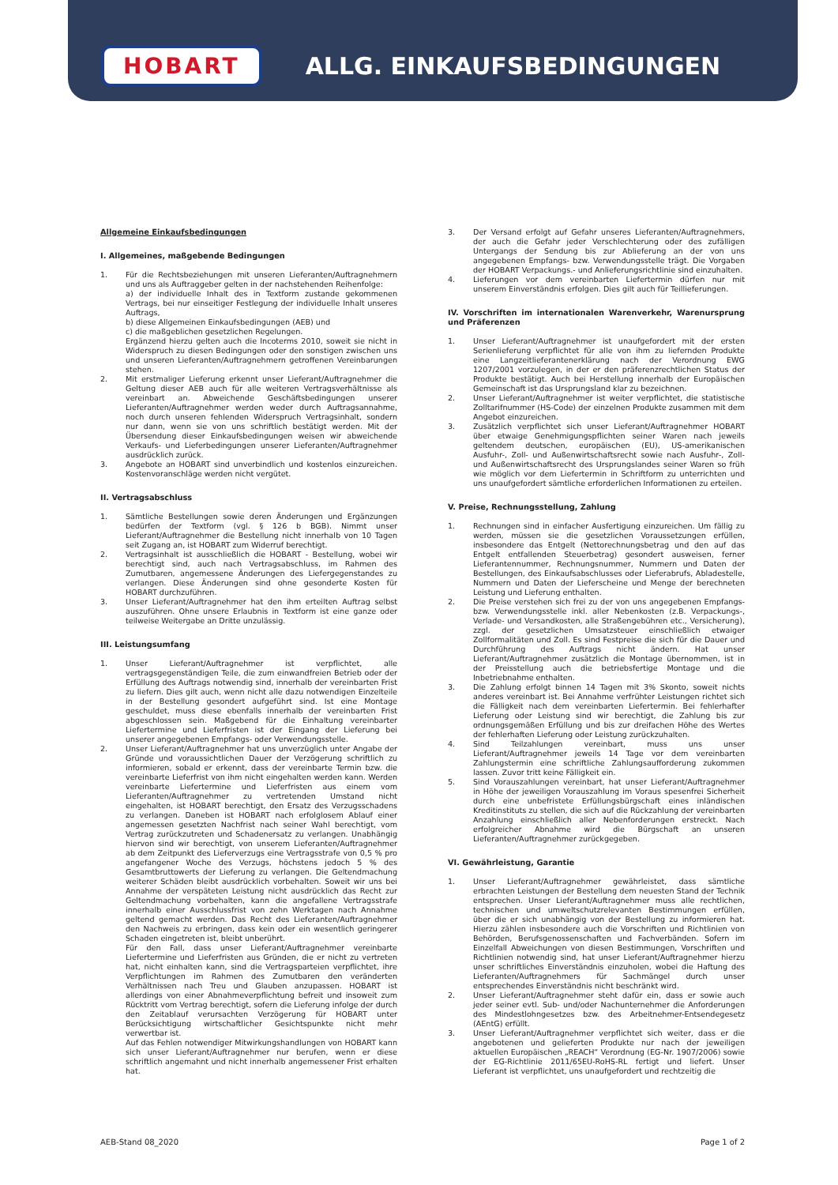HOBART ALLG. EINKAUFSBEDINGUNGEN
Allgemeine Einkaufsbedingungen
I. Allgemeines, maßgebende Bedingungen
1. Für die Rechtsbeziehungen mit unseren Lieferanten/Auftragnehmern und uns als Auftraggeber gelten in der nachstehenden Reihenfolge:
a) der individuelle Inhalt des in Textform zustande gekommenen Vertrags, bei nur einseitiger Festlegung der individuelle Inhalt unseres Auftrags,
b) diese Allgemeinen Einkaufsbedingungen (AEB) und
c) die maßgeblichen gesetzlichen Regelungen.
Ergänzend hierzu gelten auch die Incoterms 2010, soweit sie nicht in Widerspruch zu diesen Bedingungen oder den sonstigen zwischen uns und unseren Lieferanten/Auftragnehmern getroffenen Vereinbarungen stehen.
2. Mit erstmaliger Lieferung erkennt unser Lieferant/Auftragnehmer die Geltung dieser AEB auch für alle weiteren Vertragsverhältnisse als vereinbart an. Abweichende Geschäftsbedingungen unserer Lieferanten/Auftragnehmer werden weder durch Auftragsannahme, noch durch unseren fehlenden Widerspruch Vertragsinhalt, sondern nur dann, wenn sie von uns schriftlich bestätigt werden. Mit der Übersendung dieser Einkaufsbedingungen weisen wir abweichende Verkaufs- und Lieferbedingungen unserer Lieferanten/Auftragnehmer ausdrücklich zurück.
3. Angebote an HOBART sind unverbindlich und kostenlos einzureichen. Kostenvoranschläge werden nicht vergütet.
II. Vertragsabschluss
1. Sämtliche Bestellungen sowie deren Änderungen und Ergänzungen bedürfen der Textform (vgl. § 126 b BGB). Nimmt unser Lieferant/Auftragnehmer die Bestellung nicht innerhalb von 10 Tagen seit Zugang an, ist HOBART zum Widerruf berechtigt.
2. Vertragsinhalt ist ausschließlich die HOBART - Bestellung, wobei wir berechtigt sind, auch nach Vertragsabschluss, im Rahmen des Zumutbaren, angemessene Änderungen des Liefergegenstandes zu verlangen. Diese Änderungen sind ohne gesonderte Kosten für HOBART durchzuführen.
3. Unser Lieferant/Auftragnehmer hat den ihm erteilten Auftrag selbst auszuführen. Ohne unsere Erlaubnis in Textform ist eine ganze oder teilweise Weitergabe an Dritte unzulässig.
III. Leistungsumfang
1. Unser Lieferant/Auftragnehmer ist verpflichtet, alle vertragsgegenständigen Teile, die zum einwandfreien Betrieb oder der Erfüllung des Auftrags notwendig sind, innerhalb der vereinbarten Frist zu liefern. Dies gilt auch, wenn nicht alle dazu notwendigen Einzelteile in der Bestellung gesondert aufgeführt sind. Ist eine Montage geschuldet, muss diese ebenfalls innerhalb der vereinbarten Frist abgeschlossen sein. Maßgebend für die Einhaltung vereinbarter Liefertermine und Lieferfristen ist der Eingang der Lieferung bei unserer angegebenen Empfangs- oder Verwendungsstelle.
2. Unser Lieferant/Auftragnehmer hat uns unverzüglich unter Angabe der Gründe und voraussichtlichen Dauer der Verzögerung schriftlich zu informieren, sobald er erkennt, dass der vereinbarte Termin bzw. die vereinbarte Lieferfrist von ihm nicht eingehalten werden kann. Werden vereinbarte Liefertermine und Lieferfristen aus einem vom Lieferanten/Auftragnehmer zu vertretenden Umstand nicht eingehalten, ist HOBART berechtigt, den Ersatz des Verzugsschadens zu verlangen. Daneben ist HOBART nach erfolglosem Ablauf einer angemessen gesetzten Nachfrist nach seiner Wahl berechtigt, vom Vertrag zurückzutreten und Schadenersatz zu verlangen. Unabhängig hiervon sind wir berechtigt, von unserem Lieferanten/Auftragnehmer ab dem Zeitpunkt des Lieferverzugs eine Vertragsstrafe von 0,5 % pro angefangener Woche des Verzugs, höchstens jedoch 5 % des Gesamtbruttowerts der Lieferung zu verlangen. Die Geltendmachung weiterer Schäden bleibt ausdrücklich vorbehalten. Soweit wir uns bei Annahme der verspäteten Leistung nicht ausdrücklich das Recht zur Geltendmachung vorbehalten, kann die angefallene Vertragsstrafe innerhalb einer Ausschlussfrist von zehn Werktagen nach Annahme geltend gemacht werden. Das Recht des Lieferanten/Auftragnehmer den Nachweis zu erbringen, dass kein oder ein wesentlich geringerer Schaden eingetreten ist, bleibt unberührt.
Für den Fall, dass unser Lieferant/Auftragnehmer vereinbarte Liefertermine und Lieferfristen aus Gründen, die er nicht zu vertreten hat, nicht einhalten kann, sind die Vertragsparteien verpflichtet, ihre Verpflichtungen im Rahmen des Zumutbaren den veränderten Verhältnissen nach Treu und Glauben anzupassen. HOBART ist allerdings von einer Abnahmeverpflichtung befreit und insoweit zum Rücktritt vom Vertrag berechtigt, sofern die Lieferung infolge der durch den Zeitablauf verursachten Verzögerung für HOBART unter Berücksichtigung wirtschaftlicher Gesichtspunkte nicht mehr verwertbar ist.
Auf das Fehlen notwendiger Mitwirkungshandlungen von HOBART kann sich unser Lieferant/Auftragnehmer nur berufen, wenn er diese schriftlich angemahnt und nicht innerhalb angemessener Frist erhalten hat.
3. Der Versand erfolgt auf Gefahr unseres Lieferanten/Auftragnehmers, der auch die Gefahr jeder Verschlechterung oder des zufälligen Untergangs der Sendung bis zur Ablieferung an der von uns angegebenen Empfangs- bzw. Verwendungsstelle trägt. Die Vorgaben der HOBART Verpackungs.- und Anlieferungsrichtlinie sind einzuhalten.
4. Lieferungen vor dem vereinbarten Liefertermin dürfen nur mit unserem Einverständnis erfolgen. Dies gilt auch für Teillieferungen.
IV. Vorschriften im internationalen Warenverkehr, Warenursprung und Präferenzen
1. Unser Lieferant/Auftragnehmer ist unaufgefordert mit der ersten Serienlieferung verpflichtet für alle von ihm zu liefernden Produkte eine Langzeitlieferantenerklärung nach der Verordnung EWG 1207/2001 vorzulegen, in der er den präferenzrechtlichen Status der Produkte bestätigt. Auch bei Herstellung innerhalb der Europäischen Gemeinschaft ist das Ursprungsland klar zu bezeichnen.
2. Unser Lieferant/Auftragnehmer ist weiter verpflichtet, die statistische Zolltarifnummer (HS-Code) der einzelnen Produkte zusammen mit dem Angebot einzureichen.
3. Zusätzlich verpflichtet sich unser Lieferant/Auftragnehmer HOBART über etwaige Genehmigungspflichten seiner Waren nach jeweils geltendem deutschen, europäischen (EU), US-amerikanischen Ausfuhr-, Zoll- und Außenwirtschaftsrecht sowie nach Ausfuhr-, Zoll- und Außenwirtschaftsrecht des Ursprungslandes seiner Waren so früh wie möglich vor dem Liefertermin in Schriftform zu unterrichten und uns unaufgefordert sämtliche erforderlichen Informationen zu erteilen.
V. Preise, Rechnungsstellung, Zahlung
1. Rechnungen sind in einfacher Ausfertigung einzureichen. Um fällig zu werden, müssen sie die gesetzlichen Voraussetzungen erfüllen, insbesondere das Entgelt (Nettorechnungsbetrag und den auf das Entgelt entfallenden Steuerbetrag) gesondert ausweisen, ferner Lieferantennummer, Rechnungsnummer, Nummern und Daten der Bestellungen, des Einkaufsabschlusses oder Lieferabrufs, Abladestelle, Nummern und Daten der Lieferscheine und Menge der berechneten Leistung und Lieferung enthalten.
2. Die Preise verstehen sich frei zu der von uns angegebenen Empfangs- bzw. Verwendungsstelle inkl. aller Nebenkosten (z.B. Verpackungs-, Verlade- und Versandkosten, alle Straßengebühren etc., Versicherung), zzgl. der gesetzlichen Umsatzsteuer einschließlich etwaiger Zollformalitäten und Zoll. Es sind Festpreise die sich für die Dauer und Durchführung des Auftrags nicht ändern. Hat unser Lieferant/Auftragnehmer zusätzlich die Montage übernommen, ist in der Preisstellung auch die betriebsfertige Montage und die Inbetriebnahme enthalten.
3. Die Zahlung erfolgt binnen 14 Tagen mit 3% Skonto, soweit nichts anderes vereinbart ist. Bei Annahme verfrühter Leistungen richtet sich die Fälligkeit nach dem vereinbarten Liefertermin. Bei fehlerhafter Lieferung oder Leistung sind wir berechtigt, die Zahlung bis zur ordnungsgemäßen Erfüllung und bis zur dreifachen Höhe des Wertes der fehlerhaften Lieferung oder Leistung zurückzuhalten.
4. Sind Teilzahlungen vereinbart, muss uns unser Lieferant/Auftragnehmer jeweils 14 Tage vor dem vereinbarten Zahlungstermin eine schriftliche Zahlungsaufforderung zukommen lassen. Zuvor tritt keine Fälligkeit ein.
5. Sind Vorauszahlungen vereinbart, hat unser Lieferant/Auftragnehmer in Höhe der jeweiligen Vorauszahlung im Voraus spesenfrei Sicherheit durch eine unbefristete Erfüllungsbürgschaft eines inländischen Kreditinstituts zu stellen, die sich auf die Rückzahlung der vereinbarten Anzahlung einschließlich aller Nebenforderungen erstreckt. Nach erfolgreicher Abnahme wird die Bürgschaft an unseren Lieferanten/Auftragnehmer zurückgegeben.
VI. Gewährleistung, Garantie
1. Unser Lieferant/Auftragnehmer gewährleistet, dass sämtliche erbrachten Leistungen der Bestellung dem neuesten Stand der Technik entsprechen. Unser Lieferant/Auftragnehmer muss alle rechtlichen, technischen und umweltschutzrelevanten Bestimmungen erfüllen, über die er sich unabhängig von der Bestellung zu informieren hat. Hierzu zählen insbesondere auch die Vorschriften und Richtlinien von Behörden, Berufsgenossenschaften und Fachverbänden. Sofern im Einzelfall Abweichungen von diesen Bestimmungen, Vorschriften und Richtlinien notwendig sind, hat unser Lieferant/Auftragnehmer hierzu unser schriftliches Einverständnis einzuholen, wobei die Haftung des Lieferanten/Auftragnehmers für Sachmängel durch unser entsprechendes Einverständnis nicht beschränkt wird.
2. Unser Lieferant/Auftragnehmer steht dafür ein, dass er sowie auch jeder seiner evtl. Sub- und/oder Nachunternehmer die Anforderungen des Mindestlohngesetzes bzw. des Arbeitnehmer-Entsendegesetz (AEntG) erfüllt.
3. Unser Lieferant/Auftragnehmer verpflichtet sich weiter, dass er die angebotenen und gelieferten Produkte nur nach der jeweiligen aktuellen Europäischen „REACH“ Verordnung (EG-Nr. 1907/2006) sowie der EG-Richtlinie 2011/65EU-RoHS-RL fertigt und liefert. Unser Lieferant ist verpflichtet, uns unaufgefordert und rechtzeitig die
AEB-Stand 08_2020 Page 1 of 2